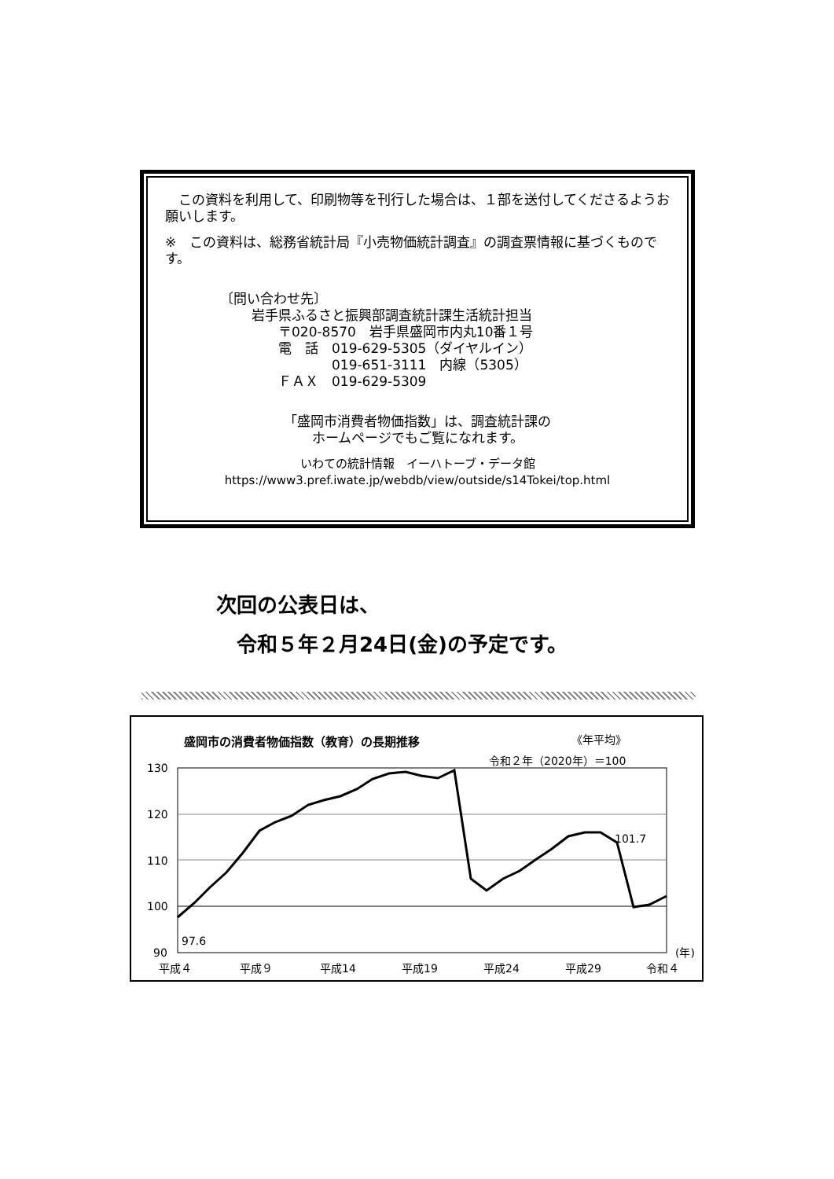この資料を利用して、印刷物等を刊行した場合は、１部を送付してくださるようお願いします。
※　この資料は、総務省統計局『小売物価統計調査』の調査票情報に基づくものです。
〔問い合わせ先〕
岩手県ふるさと振興部調査統計課生活統計担当
　　〒020-8570　岩手県盛岡市内丸10番１号
　　電　話　019-629-5305（ダイヤルイン）
　　　　　　019-651-3111　内線（5305）
　　ＦＡＸ　019-629-5309
「盛岡市消費者物価指数」は、調査統計課の
ホームページでもご覧になれます。
いわての統計情報　イーハトーブ・データ館
https://www3.pref.iwate.jp/webdb/view/outside/s14Tokei/top.html
次回の公表日は、
　令和５年２月24日(金)の予定です。
盛岡市の消費者物価指数（教育）の長期推移
《年平均》
令和２年（2020年）＝100
130
120
110
100
90
97.6
101.7
平成４
平成９
平成14
平成19
平成24
平成29
令和４
(年)